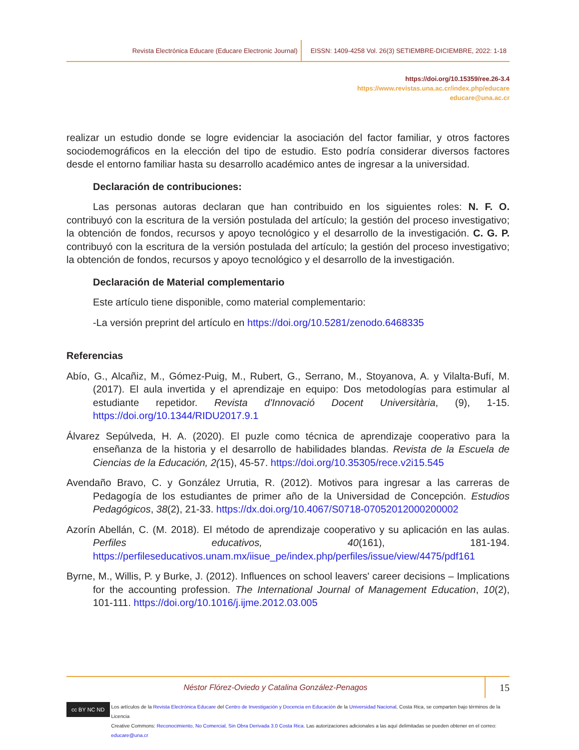Revista Electrónica Educare (Educare Electronic Journal) EISSN: 1409-4258 Vol. 26(3) SETIEMBRE-DICIEMBRE, 2022: 1-18
https://doi.org/10.15359/ree.26-3.4
https://www.revistas.una.ac.cr/index.php/educare
educare@una.ac.cr
realizar un estudio donde se logre evidenciar la asociación del factor familiar, y otros factores sociodemográficos en la elección del tipo de estudio. Esto podría considerar diversos factores desde el entorno familiar hasta su desarrollo académico antes de ingresar a la universidad.
Declaración de contribuciones:
Las personas autoras declaran que han contribuido en los siguientes roles: N. F. O. contribuyó con la escritura de la versión postulada del artículo; la gestión del proceso investigativo; la obtención de fondos, recursos y apoyo tecnológico y el desarrollo de la investigación. C. G. P. contribuyó con la escritura de la versión postulada del artículo; la gestión del proceso investigativo; la obtención de fondos, recursos y apoyo tecnológico y el desarrollo de la investigación.
Declaración de Material complementario
Este artículo tiene disponible, como material complementario:
-La versión preprint del artículo en https://doi.org/10.5281/zenodo.6468335
Referencias
Abío, G., Alcañiz, M., Gómez-Puig, M., Rubert, G., Serrano, M., Stoyanova, A. y Vilalta-Bufí, M. (2017). El aula invertida y el aprendizaje en equipo: Dos metodologías para estimular al estudiante repetidor. Revista d'Innovació Docent Universitària, (9), 1-15. https://doi.org/10.1344/RIDU2017.9.1
Álvarez Sepúlveda, H. A. (2020). El puzle como técnica de aprendizaje cooperativo para la enseñanza de la historia y el desarrollo de habilidades blandas. Revista de la Escuela de Ciencias de la Educación, 2(15), 45-57. https://doi.org/10.35305/rece.v2i15.545
Avendaño Bravo, C. y González Urrutia, R. (2012). Motivos para ingresar a las carreras de Pedagogía de los estudiantes de primer año de la Universidad de Concepción. Estudios Pedagógicos, 38(2), 21-33. https://dx.doi.org/10.4067/S0718-07052012000200002
Azorín Abellán, C. (M. 2018). El método de aprendizaje cooperativo y su aplicación en las aulas. Perfiles educativos, 40(161), 181-194. https://perfileseducativos.unam.mx/iisue_pe/index.php/perfiles/issue/view/4475/pdf161
Byrne, M., Willis, P. y Burke, J. (2012). Influences on school leavers' career decisions – Implications for the accounting profession. The International Journal of Management Education, 10(2), 101-111. https://doi.org/10.1016/j.ijme.2012.03.005
Néstor Flórez-Oviedo y Catalina González-Penagos 15
cc BY NC ND
Los artículos de la Revista Electrónica Educare del Centro de Investigación y Docencia en Educación de la Universidad Nacional, Costa Rica, se comparten bajo términos de la Licencia
Creative Commons: Reconocimiento, No Comercial, Sin Obra Derivada 3.0 Costa Rica. Las autorizaciones adicionales a las aquí delimitadas se pueden obtener en el correo: educare@una.cr